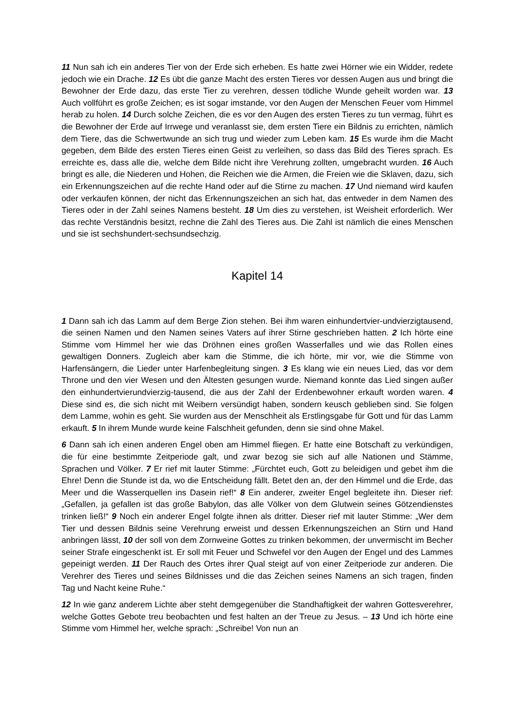11 Nun sah ich ein anderes Tier von der Erde sich erheben. Es hatte zwei Hörner wie ein Widder, redete jedoch wie ein Drache. 12 Es übt die ganze Macht des ersten Tieres vor dessen Augen aus und bringt die Bewohner der Erde dazu, das erste Tier zu verehren, dessen tödliche Wunde geheilt worden war. 13 Auch vollführt es große Zeichen; es ist sogar imstande, vor den Augen der Menschen Feuer vom Himmel herab zu holen. 14 Durch solche Zeichen, die es vor den Augen des ersten Tieres zu tun vermag, führt es die Bewohner der Erde auf Irrwege und veranlasst sie, dem ersten Tiere ein Bildnis zu errichten, nämlich dem Tiere, das die Schwertwunde an sich trug und wieder zum Leben kam. 15 Es wurde ihm die Macht gegeben, dem Bilde des ersten Tieres einen Geist zu verleihen, so dass das Bild des Tieres sprach. Es erreichte es, dass alle die, welche dem Bilde nicht ihre Verehrung zollten, umgebracht wurden. 16 Auch bringt es alle, die Niederen und Hohen, die Reichen wie die Armen, die Freien wie die Sklaven, dazu, sich ein Erkennungszeichen auf die rechte Hand oder auf die Stirne zu machen. 17 Und niemand wird kaufen oder verkaufen können, der nicht das Erkennungszeichen an sich hat, das entweder in dem Namen des Tieres oder in der Zahl seines Namens besteht. 18 Um dies zu verstehen, ist Weisheit erforderlich. Wer das rechte Verständnis besitzt, rechne die Zahl des Tieres aus. Die Zahl ist nämlich die eines Menschen und sie ist sechshundert-sechsundsechzig.
Kapitel 14
1 Dann sah ich das Lamm auf dem Berge Zion stehen. Bei ihm waren einhundertvier-undvierzigtausend, die seinen Namen und den Namen seines Vaters auf ihrer Stirne geschrieben hatten. 2 Ich hörte eine Stimme vom Himmel her wie das Dröhnen eines großen Wasserfalles und wie das Rollen eines gewaltigen Donners. Zugleich aber kam die Stimme, die ich hörte, mir vor, wie die Stimme von Harfensängern, die Lieder unter Harfenbegleitung singen. 3 Es klang wie ein neues Lied, das vor dem Throne und den vier Wesen und den Ältesten gesungen wurde. Niemand konnte das Lied singen außer den einhundertvierundvierzig-tausend, die aus der Zahl der Erdenbewohner erkauft worden waren. 4 Diese sind es, die sich nicht mit Weibern versündigt haben, sondern keusch geblieben sind. Sie folgen dem Lamme, wohin es geht. Sie wurden aus der Menschheit als Erstlingsgabe für Gott und für das Lamm erkauft. 5 In ihrem Munde wurde keine Falschheit gefunden, denn sie sind ohne Makel.
6 Dann sah ich einen anderen Engel oben am Himmel fliegen. Er hatte eine Botschaft zu verkündigen, die für eine bestimmte Zeitperiode galt, und zwar bezog sie sich auf alle Nationen und Stämme, Sprachen und Völker. 7 Er rief mit lauter Stimme: „Fürchtet euch, Gott zu beleidigen und gebet ihm die Ehre! Denn die Stunde ist da, wo die Entscheidung fällt. Betet den an, der den Himmel und die Erde, das Meer und die Wasserquellen ins Dasein rief!“ 8 Ein anderer, zweiter Engel begleitete ihn. Dieser rief: „Gefallen, ja gefallen ist das große Babylon, das alle Völker von dem Glutwein seines Götzendienstes trinken ließ!“ 9 Noch ein anderer Engel folgte ihnen als dritter. Dieser rief mit lauter Stimme: „Wer dem Tier und dessen Bildnis seine Verehrung erweist und dessen Erkennungszeichen an Stirn und Hand anbringen lässt, 10 der soll von dem Zornweine Gottes zu trinken bekommen, der unvermischt im Becher seiner Strafe eingeschenkt ist. Er soll mit Feuer und Schwefel vor den Augen der Engel und des Lammes gepeinigt werden. 11 Der Rauch des Ortes ihrer Qual steigt auf von einer Zeitperiode zur anderen. Die Verehrer des Tieres und seines Bildnisses und die das Zeichen seines Namens an sich tragen, finden Tag und Nacht keine Ruhe.“
12 In wie ganz anderem Lichte aber steht demgegenüber die Standhaftigkeit der wahren Gottesverehrer, welche Gottes Gebote treu beobachten und fest halten an der Treue zu Jesus. – 13 Und ich hörte eine Stimme vom Himmel her, welche sprach: „Schreibe! Von nun an